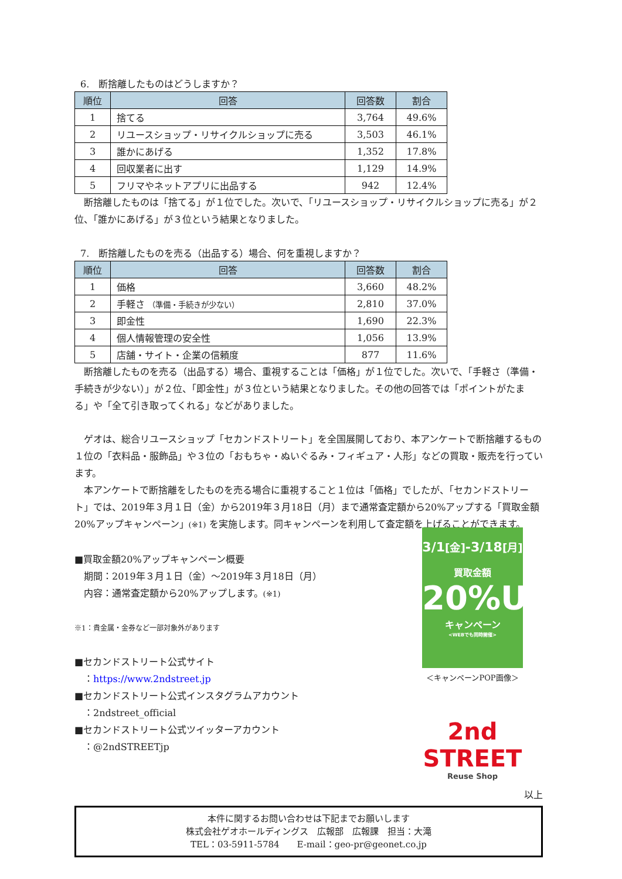6.　断捨離したものはどうしますか？
| 順位 | 回答 | 回答数 | 割合 |
| --- | --- | --- | --- |
| 1 | 捨てる | 3,764 | 49.6% |
| 2 | リユースショップ・リサイクルショップに売る | 3,503 | 46.1% |
| 3 | 誰かにあげる | 1,352 | 17.8% |
| 4 | 回収業者に出す | 1,129 | 14.9% |
| 5 | フリマやネットアプリに出品する | 942 | 12.4% |
　断捨離したものは「捨てる」が１位でした。次いで、「リユースショップ・リサイクルショップに売る」が２位、「誰かにあげる」が３位という結果となりました。
7.　断捨離したものを売る（出品する）場合、何を重視しますか？
| 順位 | 回答 | 回答数 | 割合 |
| --- | --- | --- | --- |
| 1 | 価格 | 3,660 | 48.2% |
| 2 | 手軽さ （準備・手続きが少ない） | 2,810 | 37.0% |
| 3 | 即金性 | 1,690 | 22.3% |
| 4 | 個人情報管理の安全性 | 1,056 | 13.9% |
| 5 | 店舗・サイト・企業の信頼度 | 877 | 11.6% |
　断捨離したものを売る（出品する）場合、重視することは「価格」が１位でした。次いで、「手軽さ（準備・手続きが少ない）」が２位、「即金性」が３位という結果となりました。その他の回答では「ポイントがたまる」や「全て引き取ってくれる」などがありました。
　ゲオは、総合リユースショップ「セカンドストリート」を全国展開しており、本アンケートで断捨離するもの１位の「衣料品・服飾品」や３位の「おもちゃ・ぬいぐるみ・フィギュア・人形」などの買取・販売を行っています。
　本アンケートで断捨離をしたものを売る場合に重視すること１位は「価格」でしたが、「セカンドストリート」では、2019年３月１日（金）から2019年３月18日（月）まで通常査定額から20%アップする「買取金額20%アップキャンペーン」(※1) を実施します。同キャンペーンを利用して査定額を上げることができます。
■買取金額20%アップキャンペーン概要
　期間：2019年３月１日（金）～2019年３月18日（月）
　内容：通常査定額から20%アップします。(※1)
※1：貴金属・金券など一部対象外があります
■セカンドストリート公式サイト
　：https://www.2ndstreet.jp
■セカンドストリート公式インスタグラムアカウント
　：2ndstreet_official
■セカンドストリート公式ツイッターアカウント
　：@2ndSTREETjp
3/1[金]-3/18[月]
買取金額
20%UP
キャンペーン
<WEBでも同時開催>
＜キャンペーンPOP画像＞
2nd STREET
Reuse Shop
以上
本件に関するお問い合わせは下記までお願いします
株式会社ゲオホールディングス　広報部　広報課　担当：大滝
TEL：03-5911-5784　　E-mail：geo-pr@geonet.co.jp